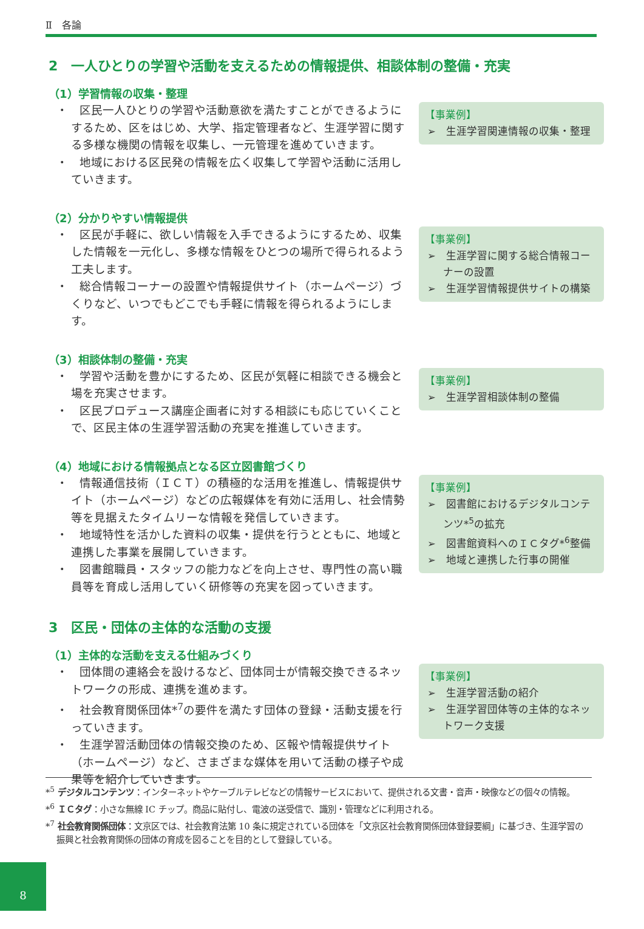Ⅱ　各論
2　一人ひとりの学習や活動を支えるための情報提供、相談体制の整備・充実
（1）学習情報の収集・整理
・　区民一人ひとりの学習や活動意欲を満たすことができるようにするため、区をはじめ、大学、指定管理者など、生涯学習に関する多様な機関の情報を収集し、一元管理を進めていきます。
・　地域における区民発の情報を広く収集して学習や活動に活用していきます。
【事業例】
➢　生涯学習関連情報の収集・整理
（2）分かりやすい情報提供
・　区民が手軽に、欲しい情報を入手できるようにするため、収集した情報を一元化し、多様な情報をひとつの場所で得られるよう工夫します。
・　総合情報コーナーの設置や情報提供サイト（ホームページ）づくりなど、いつでもどこでも手軽に情報を得られるようにします。
【事業例】
➢　生涯学習に関する総合情報コーナーの設置
➢　生涯学習情報提供サイトの構築
（3）相談体制の整備・充実
・　学習や活動を豊かにするため、区民が気軽に相談できる機会と場を充実させます。
・　区民プロデュース講座企画者に対する相談にも応じていくことで、区民主体の生涯学習活動の充実を推進していきます。
【事業例】
➢　生涯学習相談体制の整備
（4）地域における情報拠点となる区立図書館づくり
・　情報通信技術（ＩＣＴ）の積極的な活用を推進し、情報提供サイト（ホームページ）などの広報媒体を有効に活用し、社会情勢等を見据えたタイムリーな情報を発信していきます。
・　地域特性を活かした資料の収集・提供を行うとともに、地域と連携した事業を展開していきます。
・　図書館職員・スタッフの能力などを向上させ、専門性の高い職員等を育成し活用していく研修等の充実を図っていきます。
【事業例】
➢　図書館におけるデジタルコンテンツ*<sup>5</sup>の拡充
➢　図書館資料へのＩＣタグ*<sup>6</sup>整備
➢　地域と連携した行事の開催
3　区民・団体の主体的な活動の支援
（1）主体的な活動を支える仕組みづくり
・　団体間の連絡会を設けるなど、団体同士が情報交換できるネットワークの形成、連携を進めます。
・　社会教育関係団体*<sup>7</sup>の要件を満たす団体の登録・活動支援を行っていきます。
・　生涯学習活動団体の情報交換のため、区報や情報提供サイト（ホームページ）など、さまざまな媒体を用いて活動の様子や成果等を紹介していきます。
【事業例】
➢　生涯学習活動の紹介
➢　生涯学習団体等の主体的なネットワーク支援
*<sup>5</sup> デジタルコンテンツ：インターネットやケーブルテレビなどの情報サービスにおいて、提供される文書・音声・映像などの個々の情報。
*<sup>6</sup> ＩＣタグ：小さな無線 IC チップ。商品に貼付し、電波の送受信で、識別・管理などに利用される。
*<sup>7</sup> 社会教育関係団体：文京区では、社会教育法第 10 条に規定されている団体を「文京区社会教育関係団体登録要綱」に基づき、生涯学習の振興と社会教育関係の団体の育成を図ることを目的として登録している。
8